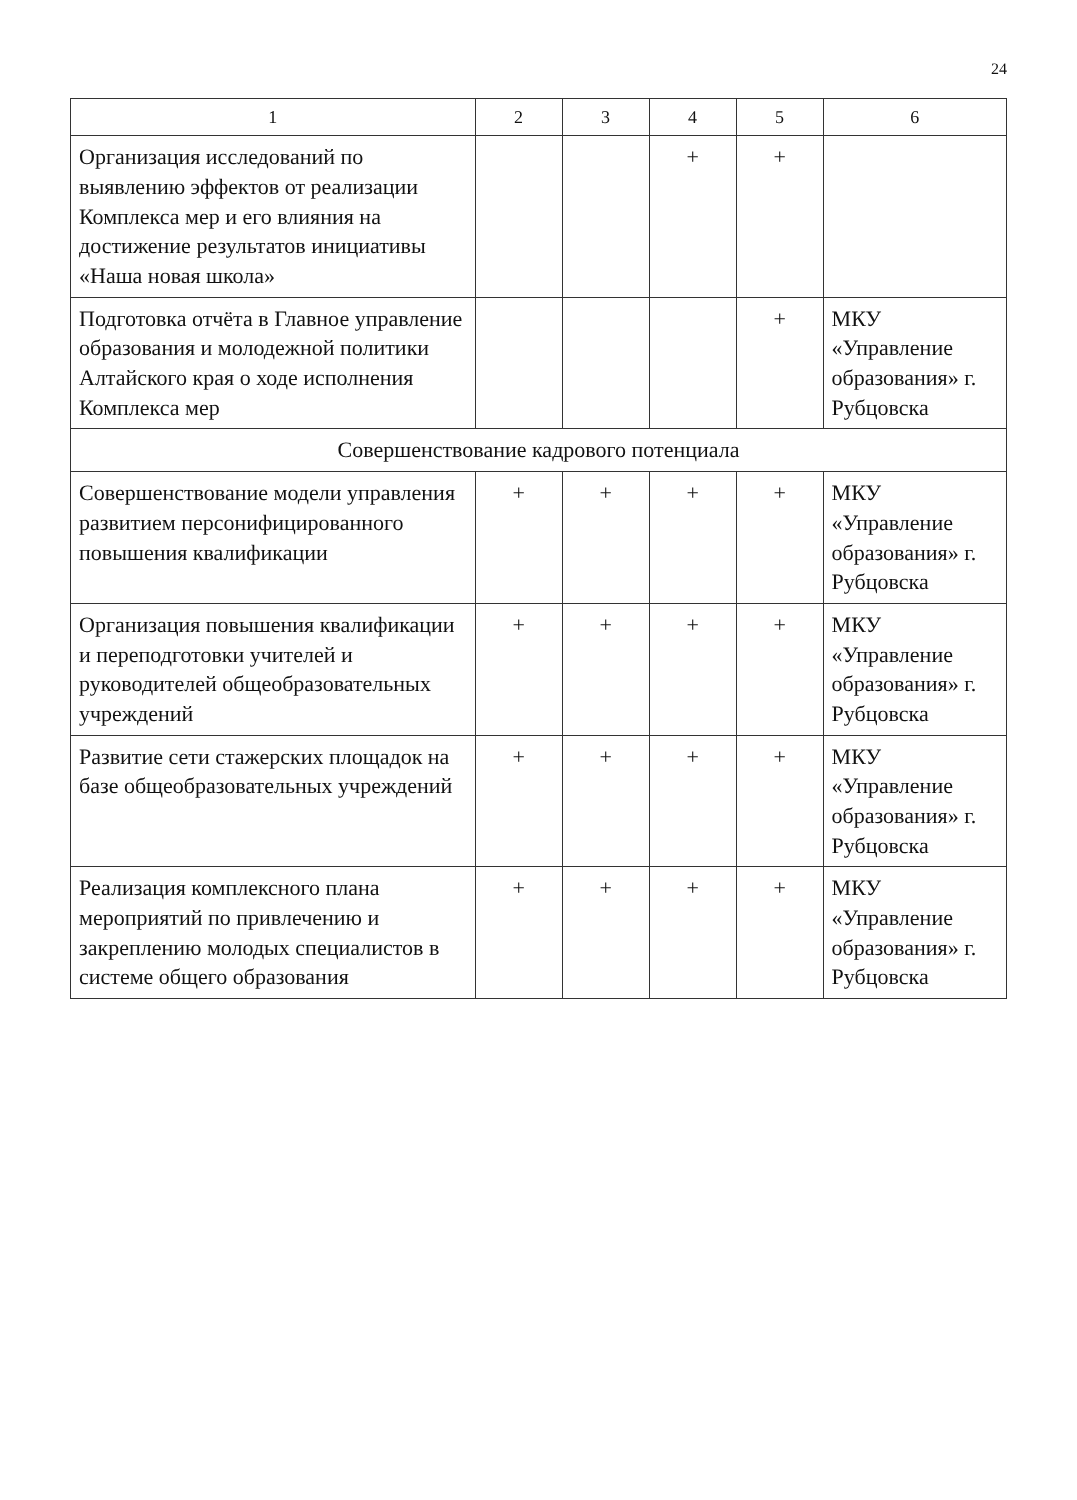24
| 1 | 2 | 3 | 4 | 5 | 6 |
| --- | --- | --- | --- | --- | --- |
| Организация исследований по выявлению эффектов от реализации Комплекса мер и его влияния на достижение результатов инициативы «Наша новая школа» | | | + | + | |
| Подготовка отчёта в Главное управление образования и молодежной политики Алтайского края о ходе исполнения Комплекса мер | | | | + | МКУ «Управление образования» г. Рубцовска |
| Совершенствование кадрового потенциала | | | | | |
| Совершенствование модели управления развитием персонифицированного повышения квалификации | + | + | + | + | МКУ «Управление образования» г. Рубцовска |
| Организация повышения квалификации и переподготовки учителей и руководителей общеобразовательных учреждений | + | + | + | + | МКУ «Управление образования» г. Рубцовска |
| Развитие сети стажерских площадок на базе общеобразовательных учреждений | + | + | + | + | МКУ «Управление образования» г. Рубцовска |
| Реализация комплексного плана мероприятий по привлечению и закреплению молодых специалистов в системе общего образования | + | + | + | + | МКУ «Управление образования» г. Рубцовска |